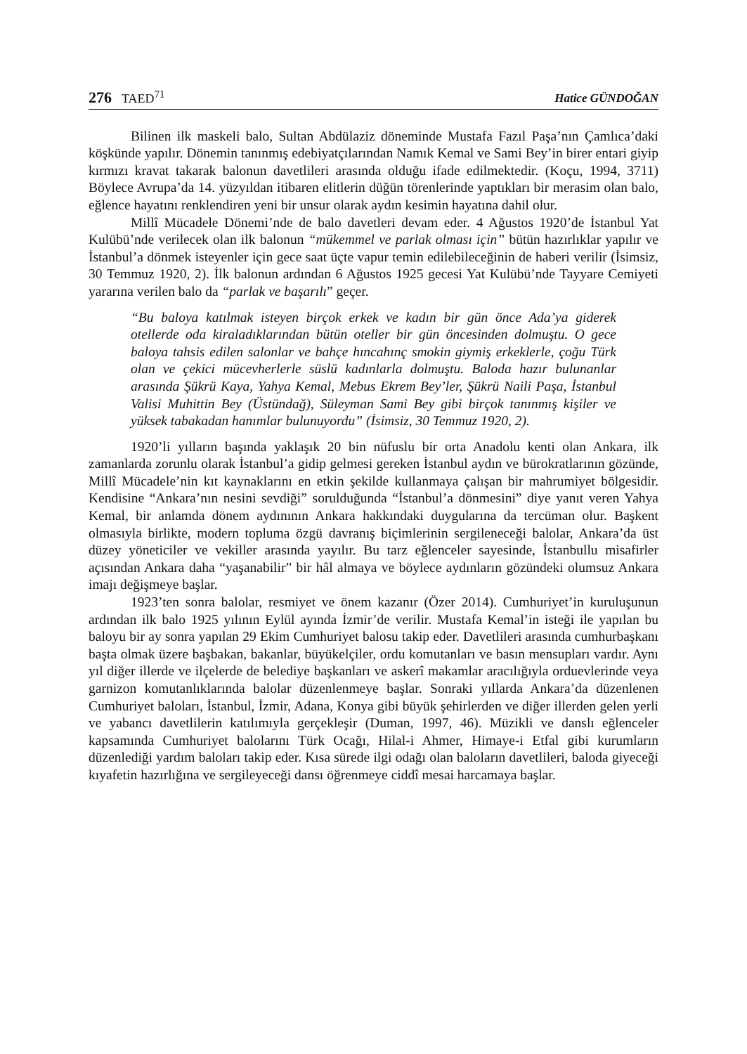276 TAED<sup>71</sup> Hatice GÜNDOĞAN
Bilinen ilk maskeli balo, Sultan Abdülaziz döneminde Mustafa Fazıl Paşa’nın Çamlıca’daki köşkünde yapılır. Dönemin tanınmış edebiyatçılarından Namık Kemal ve Sami Bey’in birer entari giyip kırmızı kravat takarak balonun davetlileri arasında olduğu ifade edilmektedir. (Koçu, 1994, 3711) Böylece Avrupa’da 14. yüzyıldan itibaren elitlerin düğün törenlerinde yaptıkları bir merasim olan balo, eğlence hayatını renklendiren yeni bir unsur olarak aydın kesimin hayatına dahil olur.
Millî Mücadele Dönemi’nde de balo davetleri devam eder. 4 Ağustos 1920’de İstanbul Yat Kulübü’nde verilecek olan ilk balonun “mükemmel ve parlak olması için” bütün hazırlıklar yapılır ve İstanbul’a dönmek isteyenler için gece saat üçte vapur temin edilebileceğinin de haberi verilir (İsimsiz, 30 Temmuz 1920, 2). İlk balonun ardından 6 Ağustos 1925 gecesi Yat Kulübü’nde Tayyare Cemiyeti yararına verilen balo da “parlak ve başarılı” geçer.
“Bu baloya katılmak isteyen birçok erkek ve kadın bir gün önce Ada’ya giderek otellerde oda kiraladıklarından bütün oteller bir gün öncesinden dolmuştu. O gece baloya tahsis edilen salonlar ve bahçe hıncahınç smokin giymiş erkeklerle, çoğu Türk olan ve çekici mücevherlerle süslü kadınlarla dolmuştu. Baloda hazır bulunanlar arasında Şükrü Kaya, Yahya Kemal, Mebus Ekrem Bey’ler, Şükrü Naili Paşa, İstanbul Valisi Muhittin Bey (Üstündağ), Süleyman Sami Bey gibi birçok tanınmış kişiler ve yüksek tabakadan hanımlar bulunuyordu” (İsimsiz, 30 Temmuz 1920, 2).
1920’li yılların başında yaklaşık 20 bin nüfuslu bir orta Anadolu kenti olan Ankara, ilk zamanlarda zorunlu olarak İstanbul’a gidip gelmesi gereken İstanbul aydın ve bürokratlarının gözünde, Millî Mücadele’nin kıt kaynaklarını en etkin şekilde kullanmaya çalışan bir mahrumiyet bölgesidir. Kendisine “Ankara’nın nesini sevdiği” sorulduğunda “İstanbul’a dönmesini” diye yanıt veren Yahya Kemal, bir anlamda dönem aydınının Ankara hakkındaki duygularına da tercüman olur. Başkent olmasıyla birlikte, modern topluma özgü davranış biçimlerinin sergileneceği balolar, Ankara’da üst düzey yöneticiler ve vekiller arasında yayılır. Bu tarz eğlenceler sayesinde, İstanbullu misafirler açısından Ankara daha “yaşanabilir” bir hâl almaya ve böylece aydınların gözündeki olumsuz Ankara imajı değişmeye başlar.
1923’ten sonra balolar, resmiyet ve önem kazanır (Özer 2014). Cumhuriyet’in kuruluşunun ardından ilk balo 1925 yılının Eylül ayında İzmir’de verilir. Mustafa Kemal’in isteği ile yapılan bu baloyu bir ay sonra yapılan 29 Ekim Cumhuriyet balosu takip eder. Davetlileri arasında cumhurbaşkanı başta olmak üzere başbakan, bakanlar, büyükelçiler, ordu komutanları ve basın mensupları vardır. Aynı yıl diğer illerde ve ilçelerde de belediye başkanları ve askerî makamlar aracılığıyla orduevlerinde veya garnizon komutanlıklarında balolar düzenlenmeye başlar. Sonraki yıllarda Ankara’da düzenlenen Cumhuriyet baloları, İstanbul, İzmir, Adana, Konya gibi büyük şehirlerden ve diğer illerden gelen yerli ve yabancı davetlilerin katılımıyla gerçekleşir (Duman, 1997, 46). Müzikli ve danslı eğlenceler kapsamında Cumhuriyet balolarını Türk Ocağı, Hilal-i Ahmer, Himaye-i Etfal gibi kurumların düzenlediği yardım baloları takip eder. Kısa sürede ilgi odağı olan baloların davetlileri, baloda giyeceği kıyafetin hazırlığına ve sergileyeceği dansı öğrenmeye ciddî mesai harcamaya başlar.